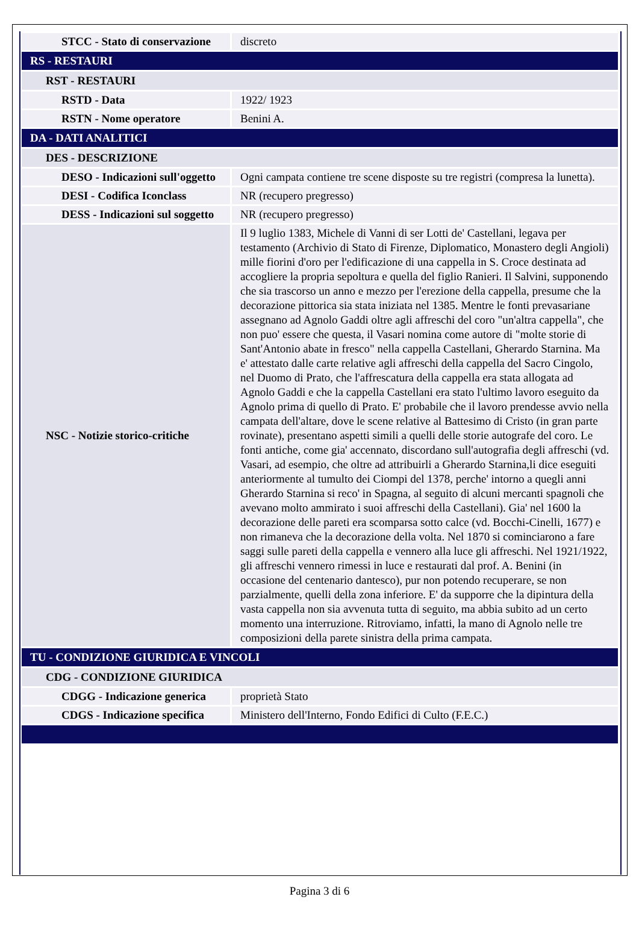| STCC - Stato di conservazione | discreto |
| RS - RESTAURI | |
| RST - RESTAURI | |
| RSTD - Data | 1922/ 1923 |
| RSTN - Nome operatore | Benini A. |
| DA - DATI ANALITICI | |
| DES - DESCRIZIONE | |
| DESO - Indicazioni sull'oggetto | Ogni campata contiene tre scene disposte su tre registri (compresa la lunetta). |
| DESI - Codifica Iconclass | NR (recupero pregresso) |
| DESS - Indicazioni sul soggetto | NR (recupero pregresso) |
| NSC - Notizie storico-critiche | Il 9 luglio 1383, Michele di Vanni di ser Lotti de' Castellani, legava per testamento (Archivio di Stato di Firenze, Diplomatico, Monastero degli Angioli) mille fiorini d'oro per l'edificazione di una cappella in S. Croce destinata ad accogliere la propria sepoltura e quella del figlio Ranieri. Il Salvini, supponendo che sia trascorso un anno e mezzo per l'erezione della cappella, presume che la decorazione pittorica sia stata iniziata nel 1385. Mentre le fonti prevasariane assegnano ad Agnolo Gaddi oltre agli affreschi del coro "un'altra cappella", che non puo' essere che questa, il Vasari nomina come autore di "molte storie di Sant'Antonio abate in fresco" nella cappella Castellani, Gherardo Starnina. Ma e' attestato dalle carte relative agli affreschi della cappella del Sacro Cingolo, nel Duomo di Prato, che l'affrescatura della cappella era stata allogata ad Agnolo Gaddi e che la cappella Castellani era stato l'ultimo lavoro eseguito da Agnolo prima di quello di Prato. E' probabile che il lavoro prendesse avvio nella campata dell'altare, dove le scene relative al Battesimo di Cristo (in gran parte rovinate), presentano aspetti simili a quelli delle storie autografe del coro. Le fonti antiche, come gia' accennato, discordano sull'autografia degli affreschi (vd. Vasari, ad esempio, che oltre ad attribuirli a Gherardo Starnina,li dice eseguiti anteriormente al tumulto dei Ciompi del 1378, perche' intorno a quegli anni Gherardo Starnina si reco' in Spagna, al seguito di alcuni mercanti spagnoli che avevano molto ammirato i suoi affreschi della Castellani). Gia' nel 1600 la decorazione delle pareti era scomparsa sotto calce (vd. Bocchi-Cinelli, 1677) e non rimaneva che la decorazione della volta. Nel 1870 si cominciarono a fare saggi sulle pareti della cappella e vennero alla luce gli affreschi. Nel 1921/1922, gli affreschi vennero rimessi in luce e restaurati dal prof. A. Benini (in occasione del centenario dantesco), pur non potendo recuperare, se non parzialmente, quelli della zona inferiore. E' da supporre che la dipintura della vasta cappella non sia avvenuta tutta di seguito, ma abbia subito ad un certo momento una interruzione. Ritroviamo, infatti, la mano di Agnolo nelle tre composizioni della parete sinistra della prima campata. |
| TU - CONDIZIONE GIURIDICA E VINCOLI | |
| CDG - CONDIZIONE GIURIDICA | |
| CDGG - Indicazione generica | proprietà Stato |
| CDGS - Indicazione specifica | Ministero dell'Interno, Fondo Edifici di Culto (F.E.C.) |
Pagina 3 di 6